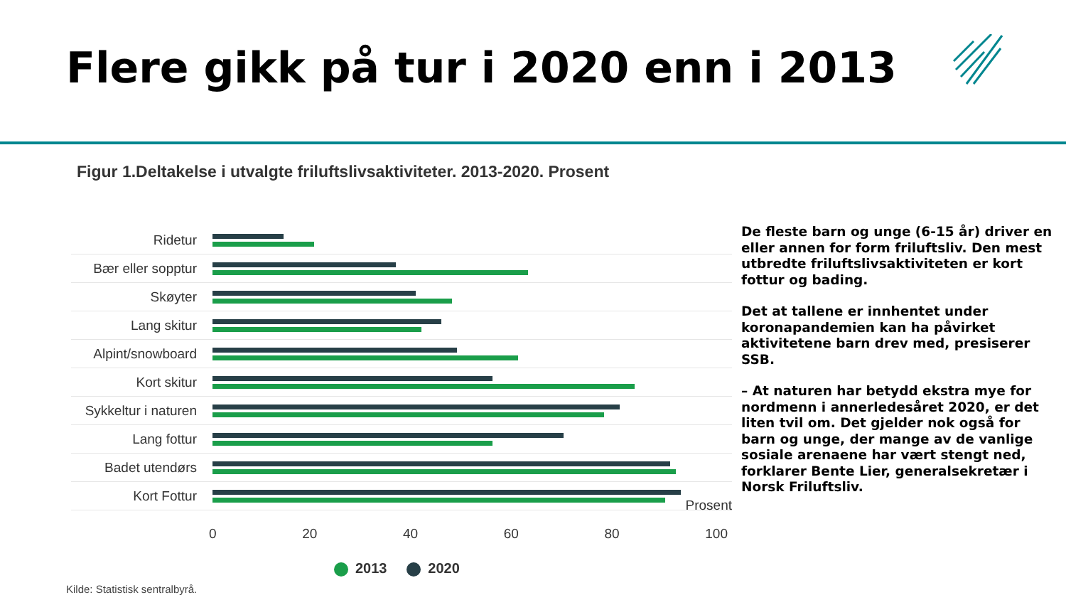Flere gikk på tur i 2020 enn i 2013
Figur 1.Deltakelse i utvalgte friluftslivsaktiviteter. 2013-2020. Prosent
Ridetur
Bær eller sopptur
Skøyter
Lang skitur
Alpint/snowboard
Kort skitur
Sykkeltur i naturen
Lang fottur
Badet utendørs
Kort Fottur
Prosent
0 20 40 60 80 100
2013 2020
Kilde: Statistisk sentralbyrå.
De fleste barn og unge (6-15 år) driver en eller annen for form friluftsliv. Den mest utbredte friluftslivsaktiviteten er kort fottur og bading.
Det at tallene er innhentet under koronapandemien kan ha påvirket aktivitetene barn drev med, presiserer SSB.
– At naturen har betydd ekstra mye for nordmenn i annerledesåret 2020, er det liten tvil om. Det gjelder nok også for barn og unge, der mange av de vanlige sosiale arenaene har vært stengt ned, forklarer Bente Lier, generalsekretær i Norsk Friluftsliv.